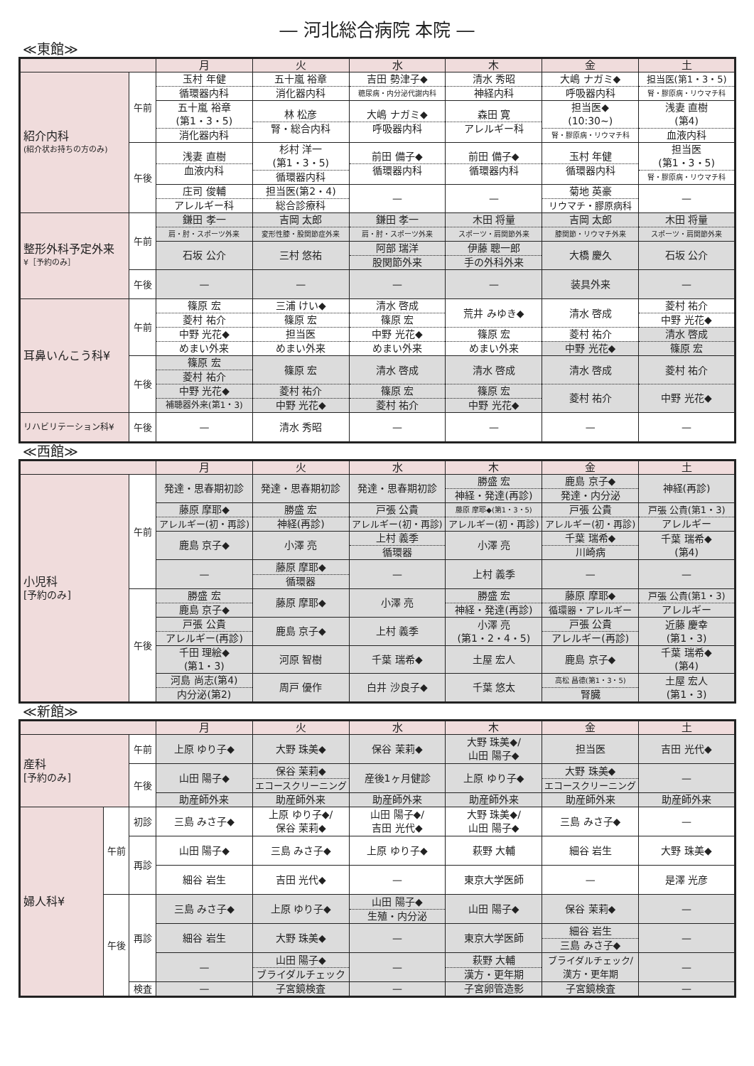― 河北総合病院 本院 ―
≪東館≫
| | | 月 | 火 | 水 | 木 | 金 | 土 |
| --- | --- | --- | --- | --- | --- | --- | --- |
| 紹介内科 (紹介状お持ちの方のみ) | 午前 | 玉村 年健 循環器内科 | 五十嵐 裕章 消化器内科 | 吉田 勢津子◆ 糖尿病・内分泌代謝内科 | 清水 秀昭 神経内科 | 大嶋 ナガミ◆ 呼吸器内科 | 担当医(第1・3・5) 腎・膠原病・リウマチ科 |
| | | 五十嵐 裕章 (第1・3・5) 消化器内科 | 林 松彦 腎・総合内科 | 大嶋 ナガミ◆ 呼吸器内科 | 森田 寛 アレルギー科 | 担当医◆ (10:30~) 腎・膠原病・リウマチ科 | 浅妻 直樹 (第4) 血液内科 |
| | 午後 | 浅妻 直樹 血液内科 | 杉村 洋一 (第1・3・5) 循環器内科 | 前田 備子◆ 循環器内科 | 前田 備子◆ 循環器内科 | 玉村 年健 循環器内科 | 担当医 (第1・3・5) 腎・膠原病・リウマチ科 |
| | | 庄司 俊輔 アレルギー科 | 担当医(第2・4) 総合診療科 | — | — | 菊地 英豪 リウマチ・膠原病科 | — |
| 整形外科予定外来 ¥［予約のみ］ | 午前 | 鎌田 孝一 肩・肘・スポーツ外来 | 吉岡 太郎 変形性膝・股関節症外来 | 鎌田 孝一 肩・肘・スポーツ外来 | 木田 将量 スポーツ・肩関節外来 | 吉岡 太郎 膝関節・リウマチ外来 | 木田 将量 スポーツ・肩関節外来 |
| | | 石坂 公介 | 三村 悠祐 | 阿部 瑞洋 股関節外来 | 伊藤 聰一郎 手の外科外来 | 大橋 慶久 | 石坂 公介 |
| | 午後 | — | — | — | — | 装具外来 | — |
| 耳鼻いんこう科¥ | 午前 | 篠原 宏 菱村 祐介 中野 光花◆ めまい外来 | 三浦 けい◆ 篠原 宏 担当医 めまい外来 | 清水 啓成 篠原 宏 中野 光花◆ めまい外来 | 荒井 みゆき◆ 篠原 宏 めまい外来 | 清水 啓成 菱村 祐介 中野 光花◆ | 菱村 祐介 中野 光花◆ 清水 啓成 篠原 宏 |
| | 午後 | 篠原 宏 菱村 祐介 中野 光花◆ 補聴器外来(第1・3) | 篠原 宏 菱村 祐介 中野 光花◆ | 清水 啓成 篠原 宏 菱村 祐介 | 清水 啓成 篠原 宏 中野 光花◆ | 清水 啓成 菱村 祐介 | 菱村 祐介 中野 光花◆ |
| リハビリテーション科¥ | 午後 | — | 清水 秀昭 | — | — | — | — |
≪西館≫
| | | 月 | 火 | 水 | 木 | 金 | 土 |
| --- | --- | --- | --- | --- | --- | --- | --- |
| 小児科 [予約のみ] | 午前 | 発達・思春期初診 | 発達・思春期初診 | 発達・思春期初診 | 勝盛 宏 神経・発達(再診) | 鹿島 京子◆ 発達・内分泌 | 神経(再診) |
| | | 藤原 摩耶◆ アレルギー(初・再診) | 勝盛 宏 神経(再診) | 戸張 公貴 アレルギー(初・再診) | 藤原 摩耶◆(第1・3・5) アレルギー(初・再診) | 戸張 公貴 アレルギー(初・再診) | 戸張 公貴(第1・3) アレルギー |
| | | 鹿島 京子◆ | 小澤 亮 | 上村 義季 循環器 | 小澤 亮 | 千葉 瑞希◆ 川崎病 | 千葉 瑞希◆ (第4) |
| | | — | 藤原 摩耶◆ 循環器 | — | 上村 義季 | — | — |
| | 午後 | 勝盛 宏 鹿島 京子◆ | 藤原 摩耶◆ | 小澤 亮 | 勝盛 宏 神経・発達(再診) | 藤原 摩耶◆ 循環器・アレルギー | 戸張 公貴(第1・3) アレルギー |
| | | 戸張 公貴 アレルギー(再診) | 鹿島 京子◆ | 上村 義季 | 小澤 亮 (第1・2・4・5) | 戸張 公貴 アレルギー(再診) | 近藤 慶幸 (第1・3) |
| | | 千田 理絵◆ (第1・3) | 河原 智樹 | 千葉 瑞希◆ | 土屋 宏人 | 鹿島 京子◆ | 千葉 瑞希◆ (第4) |
| | | 河島 尚志(第4) 内分泌(第2) | 周戸 優作 | 白井 沙良子◆ | 千葉 悠太 | 高松 昌德(第1・3・5) 腎臓 | 土屋 宏人 (第1・3) |
≪新館≫
| | | | 月 | 火 | 水 | 木 | 金 | 土 |
| --- | --- | --- | --- | --- | --- | --- | --- | --- |
| 産科 [予約のみ] | | 午前 | 上原 ゆり子◆ | 大野 珠美◆ | 保谷 茉莉◆ | 大野 珠美◆/ 山田 陽子◆ | 担当医 | 吉田 光代◆ |
| | | 午後 | 山田 陽子◆ | 保谷 茉莉◆ エコースクリーニング | 産後1ヶ月健診 | 上原 ゆり子◆ | 大野 珠美◆ エコースクリーニング | — |
| | | | 助産師外来 | 助産師外来 | 助産師外来 | 助産師外来 | 助産師外来 | 助産師外来 |
| 婦人科¥ | 午前 | 初診 | 三島 みさ子◆ | 上原 ゆり子◆/ 保谷 茉莉◆ | 山田 陽子◆/ 吉田 光代◆ | 大野 珠美◆/ 山田 陽子◆ | 三島 みさ子◆ | — |
| | | 再診 | 山田 陽子◆ | 三島 みさ子◆ | 上原 ゆり子◆ | 萩野 大輔 | 細谷 岩生 | 大野 珠美◆ |
| | | | 細谷 岩生 | 吉田 光代◆ | — | 東京大学医師 | — | 是澤 光彦 |
| | 午後 | 再診 | 三島 みさ子◆ | 上原 ゆり子◆ | 山田 陽子◆ 生殖・内分泌 | 山田 陽子◆ | 保谷 茉莉◆ | — |
| | | | 細谷 岩生 | 大野 珠美◆ | — | 東京大学医師 | 細谷 岩生 三島 みさ子◆ | — |
| | | | — | 山田 陽子◆ ブライダルチェック | — | 萩野 大輔 漢方・更年期 | ブライダルチェック/ 漢方・更年期 | — |
| | | 検査 | — | 子宮鏡検査 | — | 子宮卵管造影 | 子宮鏡検査 | — |